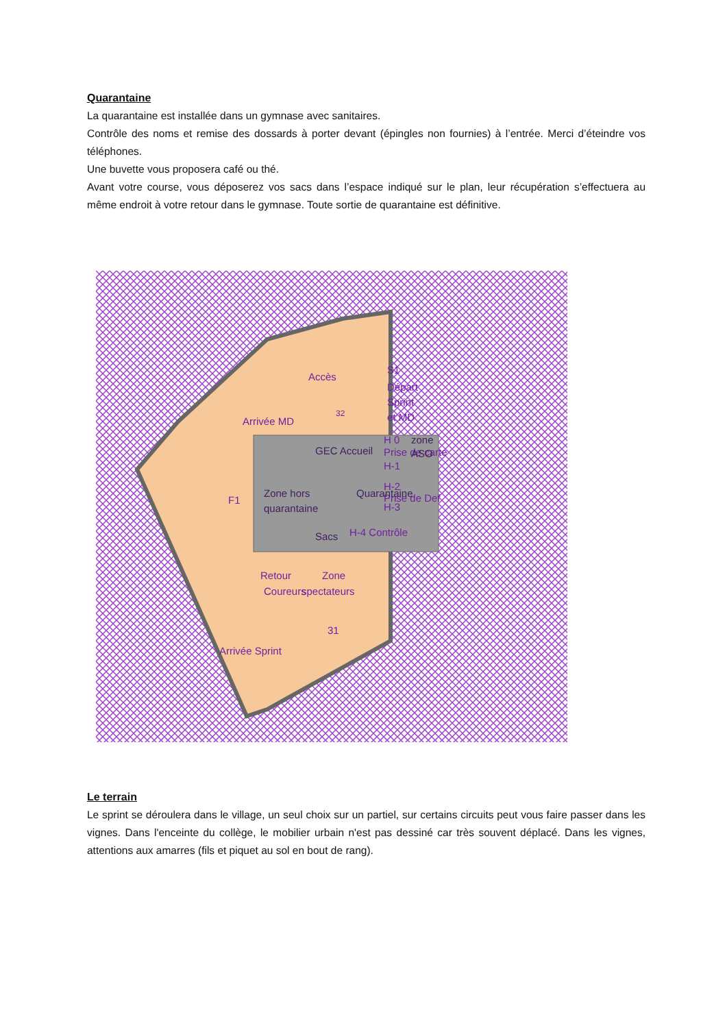Quarantaine
La quarantaine est installée dans un gymnase avec sanitaires.
Contrôle des noms et remise des dossards à porter devant (épingles non fournies) à l’entrée. Merci d’éteindre vos téléphones.
Une buvette vous proposera café ou thé.
Avant votre course, vous déposerez vos sacs dans l’espace indiqué sur le plan, leur récupération s’effectuera au même endroit à votre retour dans le gymnase. Toute sortie de quarantaine est définitive.
Départ
Sprint
et MD
Prise de carte
Prise de Def
H-4 Contrôle
H 0
H-1
H-2
H-3
S1
.
.
.
.
.
.
Accès
Arrivée MD
32
F1
Zone
spectateurs
Retour
Coureurs
31
Arrivée Sprint
Zone hors
quarantaine
Quarantaine
GEC Accueil
zone
ASO
Sacs
Le terrain
Le sprint se déroulera dans le village, un seul choix sur un partiel, sur certains circuits peut vous faire passer dans les vignes. Dans l'enceinte du collège, le mobilier urbain n'est pas dessiné car très souvent déplacé. Dans les vignes, attentions aux amarres (fils et piquet au sol en bout de rang).